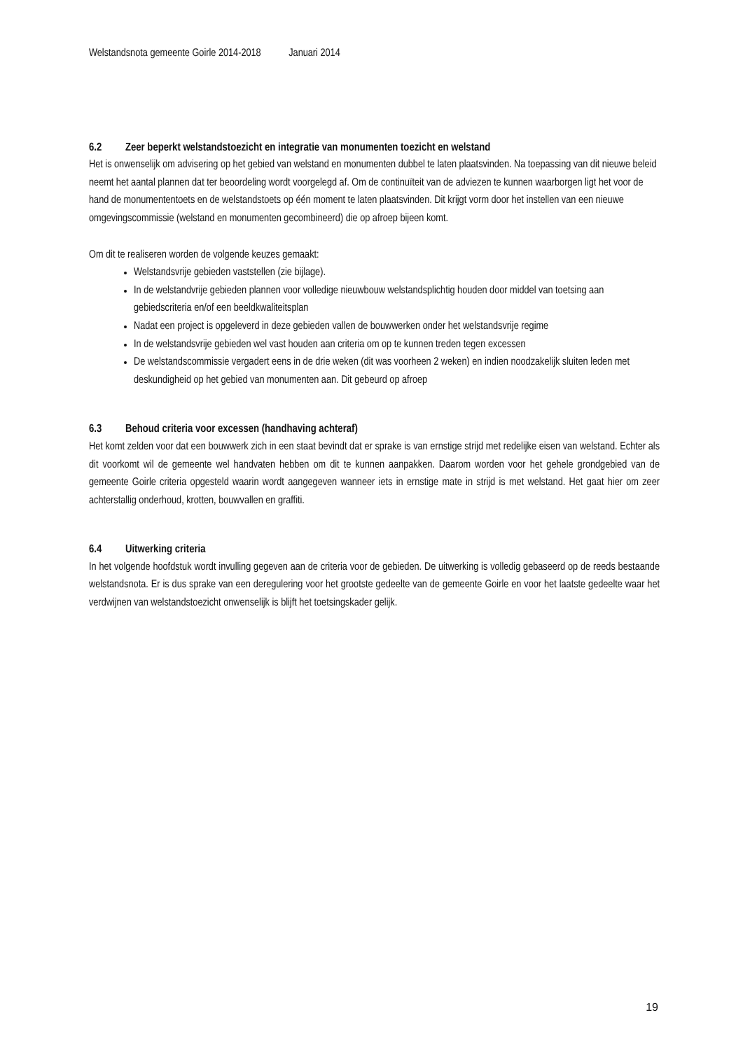Welstandsnota gemeente Goirle 2014-2018 Januari 2014
6.2 Zeer beperkt welstandstoezicht en integratie van monumenten toezicht en welstand
Het is onwenselijk om advisering op het gebied van welstand en monumenten dubbel te laten plaatsvinden. Na toepassing van dit nieuwe beleid neemt het aantal plannen dat ter beoordeling wordt voorgelegd af. Om de continuïteit van de adviezen te kunnen waarborgen ligt het voor de hand de monumententoets en de welstandstoets op één moment te laten plaatsvinden. Dit krijgt vorm door het instellen van een nieuwe omgevingscommissie (welstand en monumenten gecombineerd) die op afroep bijeen komt.
Om dit te realiseren worden de volgende keuzes gemaakt:
Welstandsvrije gebieden vaststellen (zie bijlage).
In de welstandvrije gebieden plannen voor volledige nieuwbouw welstandsplichtig houden door middel van toetsing aan gebiedscriteria en/of een beeldkwaliteitsplan
Nadat een project is opgeleverd in deze gebieden vallen de bouwwerken onder het welstandsvrije regime
In de welstandsvrije gebieden wel vast houden aan criteria om op te kunnen treden tegen excessen
De welstandscommissie vergadert eens in de drie weken (dit was voorheen 2 weken) en indien noodzakelijk sluiten leden met deskundigheid op het gebied van monumenten aan. Dit gebeurd op afroep
6.3 Behoud criteria voor excessen (handhaving achteraf)
Het komt zelden voor dat een bouwwerk zich in een staat bevindt dat er sprake is van ernstige strijd met redelijke eisen van welstand. Echter als dit voorkomt wil de gemeente wel handvaten hebben om dit te kunnen aanpakken. Daarom worden voor het gehele grondgebied van de gemeente Goirle criteria opgesteld waarin wordt aangegeven wanneer iets in ernstige mate in strijd is met welstand. Het gaat hier om zeer achterstallig onderhoud, krotten, bouwvallen en graffiti.
6.4 Uitwerking criteria
In het volgende hoofdstuk wordt invulling gegeven aan de criteria voor de gebieden. De uitwerking is volledig gebaseerd op de reeds bestaande welstandsnota. Er is dus sprake van een deregulering voor het grootste gedeelte van de gemeente Goirle en voor het laatste gedeelte waar het verdwijnen van welstandstoezicht onwenselijk is blijft het toetsingskader gelijk.
19